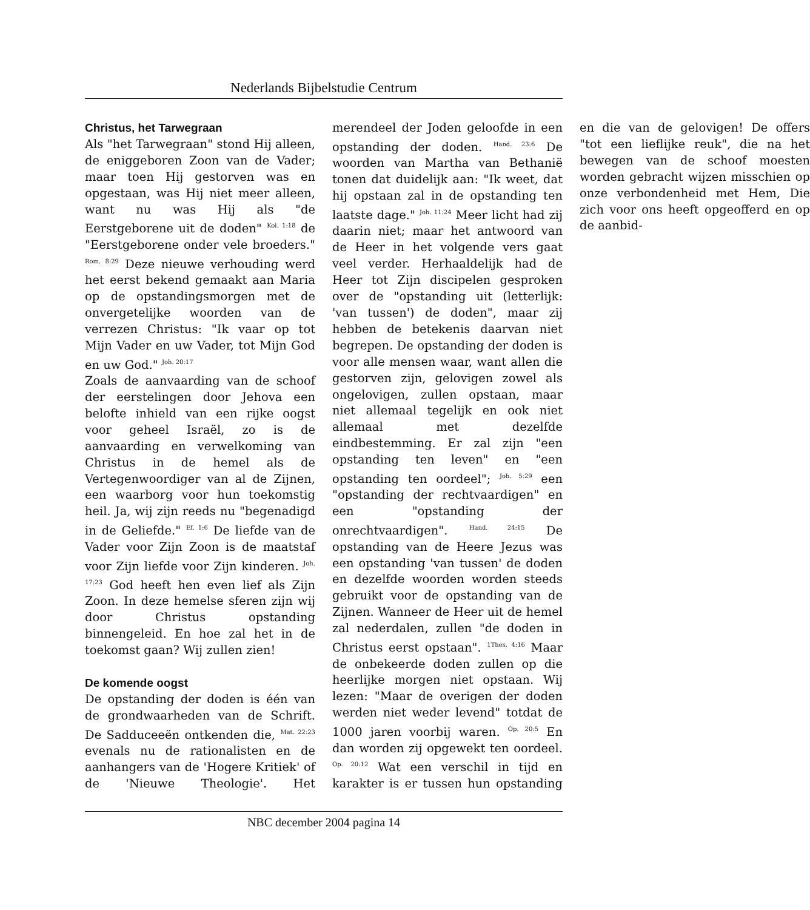Nederlands Bijbelstudie Centrum
Christus, het Tarwegraan
Als "het Tarwegraan" stond Hij alleen, de eniggeboren Zoon van de Vader; maar toen Hij gestorven was en opgestaan, was Hij niet meer alleen, want nu was Hij als "de Eerstgeborene uit de doden" <sup>Kol. 1:18</sup> de "Eerstgeborene onder vele broeders." <sup>Rom. 8:29</sup> Deze nieuwe verhouding werd het eerst bekend gemaakt aan Maria op de opstandingsmorgen met de onvergetelijke woorden van de verrezen Christus: "Ik vaar op tot Mijn Vader en uw Vader, tot Mijn God en uw God." <sup>Joh. 20:17</sup>
Zoals de aanvaarding van de schoof der eerstelingen door Jehova een belofte inhield van een rijke oogst voor geheel Israël, zo is de aanvaarding en verwelkoming van Christus in de hemel als de Vertegenwoordiger van al de Zijnen, een waarborg voor hun toekomstig heil. Ja, wij zijn reeds nu "begenadigd in de Geliefde." <sup>Ef. 1:6</sup> De liefde van de Vader voor Zijn Zoon is de maatstaf voor Zijn liefde voor Zijn kinderen. <sup>Joh. 17:23</sup> God heeft hen even lief als Zijn Zoon. In deze hemelse sferen zijn wij door Christus opstanding binnengeleid. En hoe zal het in de toekomst gaan? Wij zullen zien!
De komende oogst
De opstanding der doden is één van de grondwaarheden van de Schrift. De Sadduceeën ontkenden die, <sup>Mat. 22:23</sup> evenals nu de rationalisten en de aanhangers van de 'Hogere Kritiek' of de 'Nieuwe Theologie'. Het merendeel der Joden geloofde in een opstanding der doden. <sup>Hand. 23:6</sup> De woorden van Martha van Bethanië tonen dat duidelijk aan: "Ik weet, dat hij opstaan zal in de opstanding ten laatste dage." <sup>Joh. 11:24</sup> Meer licht had zij daarin niet; maar het antwoord van de Heer in het volgende vers gaat veel verder. Herhaaldelijk had de Heer tot Zijn discipelen gesproken over de "opstanding uit (letterlijk: 'van tussen') de doden", maar zij hebben de betekenis daarvan niet begrepen. De opstanding der doden is voor alle mensen waar, want allen die gestorven zijn, gelovigen zowel als ongelovigen, zullen opstaan, maar niet allemaal tegelijk en ook niet allemaal met dezelfde eindbestemming. Er zal zijn "een opstanding ten leven" en "een opstanding ten oordeel"; <sup>Joh. 5:29</sup> een "opstanding der rechtvaardigen" en een "opstanding der onrechtvaardigen". <sup>Hand. 24:15</sup> De opstanding van de Heere Jezus was een opstanding 'van tussen' de doden en dezelfde woorden worden steeds gebruikt voor de opstanding van de Zijnen. Wanneer de Heer uit de hemel zal nederdalen, zullen "de doden in Christus eerst opstaan". <sup>1Thes. 4:16</sup> Maar de onbekeerde doden zullen op die heerlijke morgen niet opstaan. Wij lezen: "Maar de overigen der doden werden niet weder levend" totdat de 1000 jaren voorbij waren. <sup>Op. 20:5</sup> En dan worden zij opgewekt ten oordeel. <sup>Op. 20:12</sup> Wat een verschil in tijd en karakter is er tussen hun opstanding en die van de gelovigen! De offers "tot een lieflijke reuk", die na het bewegen van de schoof moesten worden gebracht wijzen misschien op onze verbondenheid met Hem, Die zich voor ons heeft opgeofferd en op de aanbid-
NBC december 2004 pagina 14